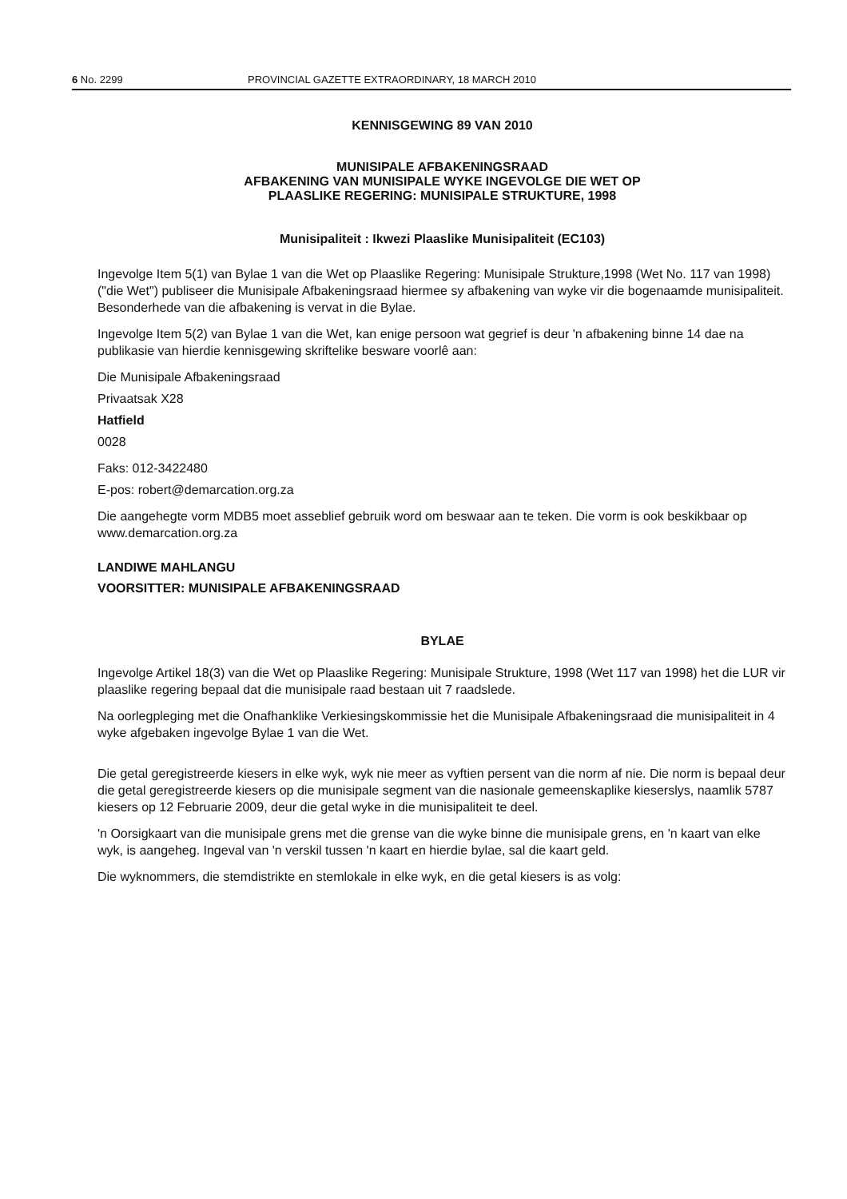6 No. 2299 PROVINCIAL GAZETTE EXTRAORDINARY, 18 MARCH 2010
KENNISGEWING 89 VAN 2010
MUNISIPALE AFBAKENINGSRAAD
AFBAKENING VAN MUNISIPALE WYKE INGEVOLGE DIE WET OP
PLAASLIKE REGERING: MUNISIPALE STRUKTURE, 1998
Munisipaliteit : Ikwezi Plaaslike Munisipaliteit (EC103)
Ingevolge Item 5(1) van Bylae 1 van die Wet op Plaaslike Regering: Munisipale Strukture,1998 (Wet No. 117 van 1998) ("die Wet") publiseer die Munisipale Afbakeningsraad hiermee sy afbakening van wyke vir die bogenaamde munisipaliteit. Besonderhede van die afbakening is vervat in die Bylae.
Ingevolge Item 5(2) van Bylae 1 van die Wet, kan enige persoon wat gegrief is deur 'n afbakening binne 14 dae na publikasie van hierdie kennisgewing skriftelike besware voorlê aan:
Die Munisipale Afbakeningsraad
Privaatsak X28
Hatfield
0028
Faks: 012-3422480
E-pos: robert@demarcation.org.za
Die aangehegte vorm MDB5 moet asseblief gebruik word om beswaar aan te teken. Die vorm is ook beskikbaar op www.demarcation.org.za
LANDIWE MAHLANGU
VOORSITTER: MUNISIPALE AFBAKENINGSRAAD
BYLAE
Ingevolge Artikel 18(3) van die Wet op Plaaslike Regering: Munisipale Strukture, 1998 (Wet 117 van 1998) het die LUR vir plaaslike regering bepaal dat die munisipale raad bestaan uit 7 raadslede.
Na oorlegpleging met die Onafhanklike Verkiesingskommissie het die Munisipale Afbakeningsraad die munisipaliteit in 4 wyke afgebaken ingevolge Bylae 1 van die Wet.
Die getal geregistreerde kiesers in elke wyk, wyk nie meer as vyftien persent van die norm af nie. Die norm is bepaal deur die getal geregistreerde kiesers op die munisipale segment van die nasionale gemeenskaplike kieserslys, naamlik 5787 kiesers op 12 Februarie 2009, deur die getal wyke in die munisipaliteit te deel.
'n Oorsigkaart van die munisipale grens met die grense van die wyke binne die munisipale grens, en 'n kaart van elke wyk, is aangeheg. Ingeval van 'n verskil tussen 'n kaart en hierdie bylae, sal die kaart geld.
Die wyknommers, die stemdistrikte en stemlokale in elke wyk, en die getal kiesers is as volg: